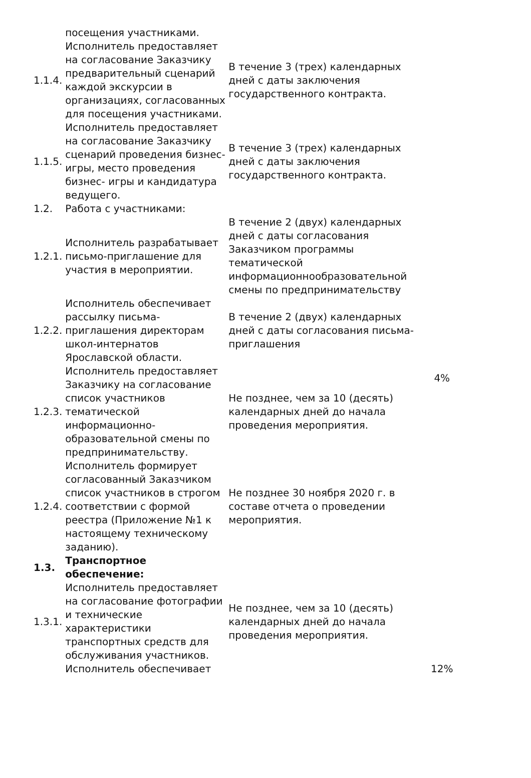| | посещения участниками. | | |
| 1.1.4. | Исполнитель предоставляет на согласование Заказчику предварительный сценарий каждой экскурсии в организациях, согласованных для посещения участниками. | В течение 3 (трех) календарных дней с даты заключения государственного контракта. | |
| 1.1.5. | Исполнитель предоставляет на согласование Заказчику сценарий проведения бизнес- игры, место проведения бизнес- игры и кандидатура ведущего. | В течение 3 (трех) календарных дней с даты заключения государственного контракта. | |
| 1.2. | Работа с участниками: | | 4% |
| 1.2.1. | Исполнитель разрабатывает письмо-приглашение для участия в мероприятии. | В течение 2 (двух) календарных дней с даты согласования Заказчиком программы тематической информационнообразовательной смены по предпринимательству | |
| 1.2.2. | Исполнитель обеспечивает рассылку письма-приглашения директорам школ-интернатов Ярославской области. | В течение 2 (двух) календарных дней с даты согласования письма- приглашения | |
| 1.2.3. | Исполнитель предоставляет Заказчику на согласование список участников тематической информационно-образовательной смены по предпринимательству. | Не позднее, чем за 10 (десять) календарных дней до начала проведения мероприятия. | |
| 1.2.4. | Исполнитель формирует согласованный Заказчиком список участников в строгом соответствии с формой реестра (Приложение №1 к настоящему техническому заданию). | Не позднее 30 ноября 2020 г. в составе отчета о проведении мероприятия. | |
| 1.3. | Транспортное обеспечение: | | 12% |
| 1.3.1. | Исполнитель предоставляет на согласование фотографии и технические характеристики транспортных средств для обслуживания участников. | Не позднее, чем за 10 (десять) календарных дней до начала проведения мероприятия. | |
| | Исполнитель обеспечивает | | |